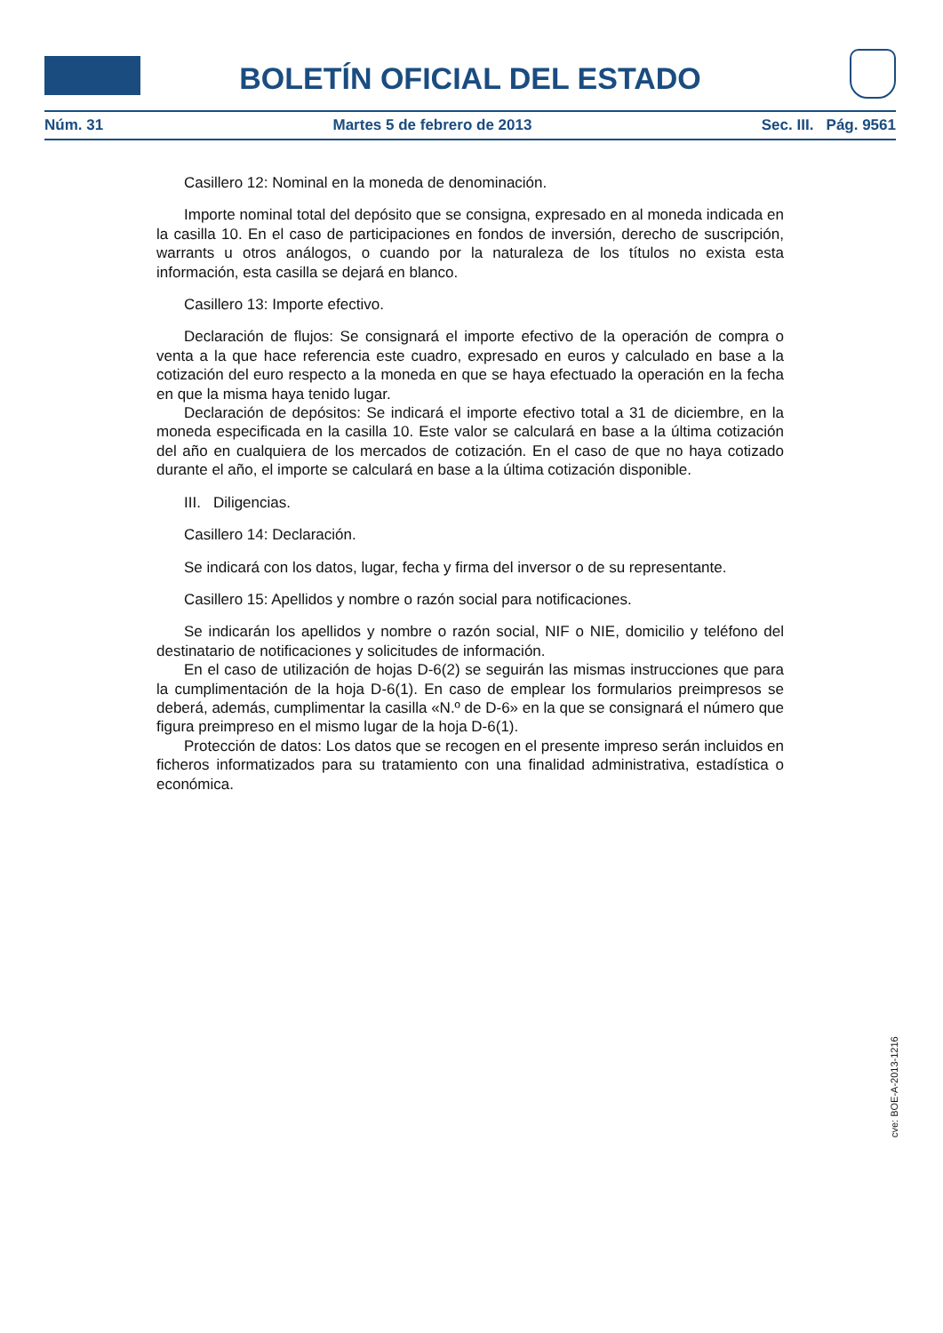BOLETÍN OFICIAL DEL ESTADO
Núm. 31 Martes 5 de febrero de 2013 Sec. III. Pág. 9561
Casillero 12: Nominal en la moneda de denominación.
Importe nominal total del depósito que se consigna, expresado en al moneda indicada en la casilla 10. En el caso de participaciones en fondos de inversión, derecho de suscripción, warrants u otros análogos, o cuando por la naturaleza de los títulos no exista esta información, esta casilla se dejará en blanco.
Casillero 13: Importe efectivo.
Declaración de flujos: Se consignará el importe efectivo de la operación de compra o venta a la que hace referencia este cuadro, expresado en euros y calculado en base a la cotización del euro respecto a la moneda en que se haya efectuado la operación en la fecha en que la misma haya tenido lugar.
Declaración de depósitos: Se indicará el importe efectivo total a 31 de diciembre, en la moneda especificada en la casilla 10. Este valor se calculará en base a la última cotización del año en cualquiera de los mercados de cotización. En el caso de que no haya cotizado durante el año, el importe se calculará en base a la última cotización disponible.
III. Diligencias.
Casillero 14: Declaración.
Se indicará con los datos, lugar, fecha y firma del inversor o de su representante.
Casillero 15: Apellidos y nombre o razón social para notificaciones.
Se indicarán los apellidos y nombre o razón social, NIF o NIE, domicilio y teléfono del destinatario de notificaciones y solicitudes de información.
En el caso de utilización de hojas D-6(2) se seguirán las mismas instrucciones que para la cumplimentación de la hoja D-6(1). En caso de emplear los formularios preimpresos se deberá, además, cumplimentar la casilla «N.º de D-6» en la que se consignará el número que figura preimpreso en el mismo lugar de la hoja D-6(1).
Protección de datos: Los datos que se recogen en el presente impreso serán incluidos en ficheros informatizados para su tratamiento con una finalidad administrativa, estadística o económica.
cve: BOE-A-2013-1216